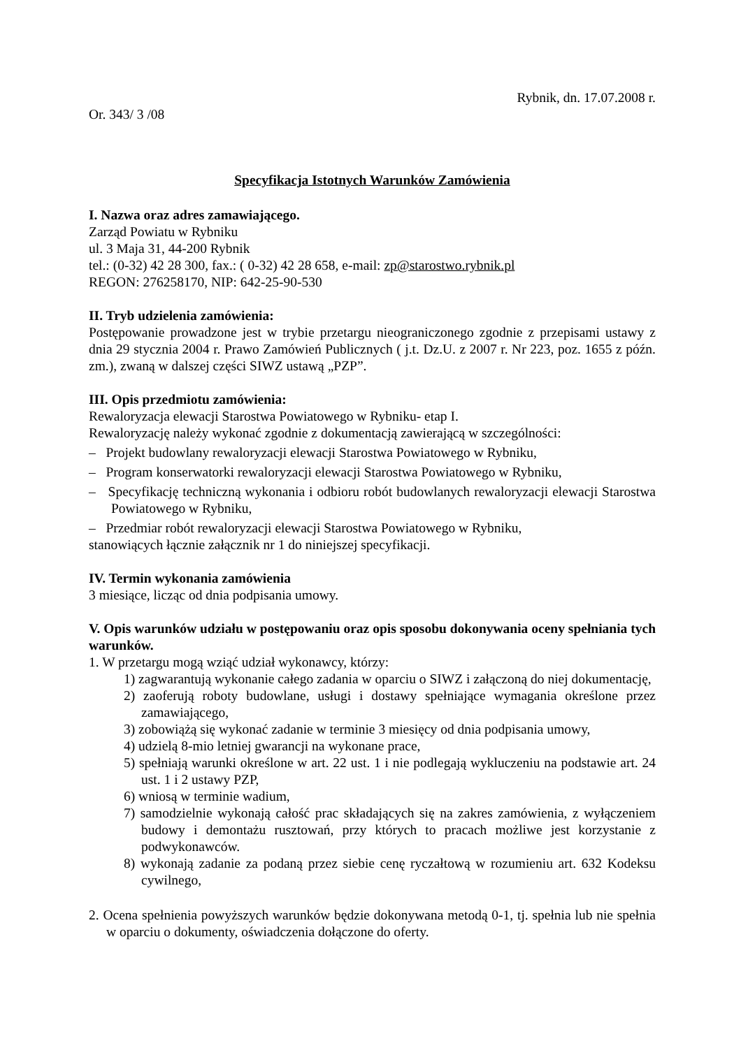Rybnik, dn. 17.07.2008 r.
Or. 343/ 3 /08
Specyfikacja Istotnych Warunków Zamówienia
I. Nazwa oraz adres zamawiającego.
Zarząd Powiatu w Rybniku
ul. 3 Maja 31, 44-200 Rybnik
tel.: (0-32) 42 28 300, fax.: ( 0-32) 42 28 658, e-mail: zp@starostwo.rybnik.pl
REGON: 276258170, NIP: 642-25-90-530
II. Tryb udzielenia zamówienia:
Postępowanie prowadzone jest w trybie przetargu nieograniczonego zgodnie z przepisami ustawy z dnia 29 stycznia 2004 r. Prawo Zamówień Publicznych ( j.t. Dz.U. z 2007 r. Nr 223, poz. 1655 z późn. zm.), zwaną w dalszej części SIWZ ustawą „PZP”.
III. Opis przedmiotu zamówienia:
Rewaloryzacja elewacji Starostwa Powiatowego w Rybniku- etap I.
Rewaloryzację należy wykonać zgodnie z dokumentacją zawierającą w szczególności:
– Projekt budowlany rewaloryzacji elewacji Starostwa Powiatowego w Rybniku,
– Program konserwatorki rewaloryzacji elewacji Starostwa Powiatowego w Rybniku,
– Specyfikację techniczną wykonania i odbioru robót budowlanych rewaloryzacji elewacji Starostwa Powiatowego w Rybniku,
– Przedmiar robót rewaloryzacji elewacji Starostwa Powiatowego w Rybniku,
stanowiących łącznie załącznik nr 1 do niniejszej specyfikacji.
IV. Termin wykonania zamówienia
3 miesiące, licząc od dnia podpisania umowy.
V. Opis warunków udziału w postępowaniu oraz opis sposobu dokonywania oceny spełniania tych warunków.
1. W przetargu mogą wziąć udział wykonawcy, którzy:
1) zagwarantują wykonanie całego zadania w oparciu o SIWZ i załączoną do niej dokumentację,
2) zaoferują roboty budowlane, usługi i dostawy spełniające wymagania określone przez zamawiającego,
3) zobowiążą się wykonać zadanie w terminie 3 miesięcy od dnia podpisania umowy,
4) udzielą 8-mio letniej gwarancji na wykonane prace,
5) spełniają warunki określone w art. 22 ust. 1 i nie podlegają wykluczeniu na podstawie art. 24 ust. 1 i 2 ustawy PZP,
6) wniosą w terminie wadium,
7) samodzielnie wykonają całość prac składających się na zakres zamówienia, z wyłączeniem budowy i demontażu rusztowań, przy których to pracach możliwe jest korzystanie z podwykonawców.
8) wykonają zadanie za podaną przez siebie cenę ryczałtową w rozumieniu art. 632 Kodeksu cywilnego,
2. Ocena spełnienia powyższych warunków będzie dokonywana metodą 0-1, tj. spełnia lub nie spełnia w oparciu o dokumenty, oświadczenia dołączone do oferty.